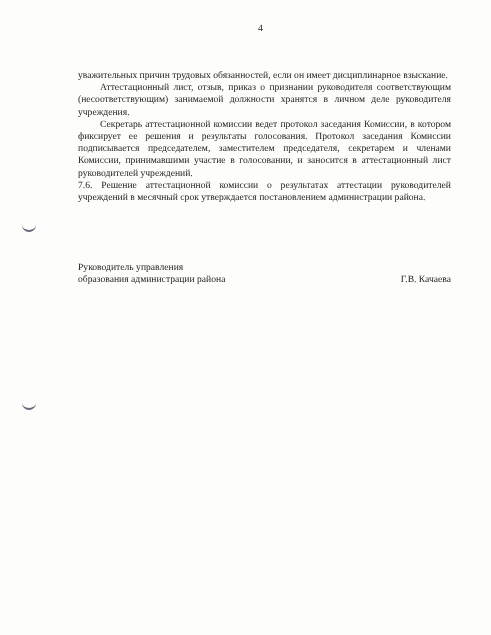4
уважительных причин трудовых обязанностей, если он имеет дисциплинарное взыскание.
Аттестационный лист, отзыв, приказ о признании руководителя соответствующим (несоответствующим) занимаемой должности хранятся в личном деле руководителя учреждения.
Секретарь аттестационной комиссии ведет протокол заседания Комиссии, в котором фиксирует ее решения и результаты голосования. Протокол заседания Комиссии подписывается председателем, заместителем председателя, секретарем и членами Комиссии, принимавшими участие в голосовании, и заносится в аттестационный лист руководителей учреждений.
7.6. Решение аттестационной комиссии о результатах аттестации руководителей учреждений в месячный срок утверждается постановлением администрации района.
Руководитель управления
образования администрации района
Г.В. Качаева